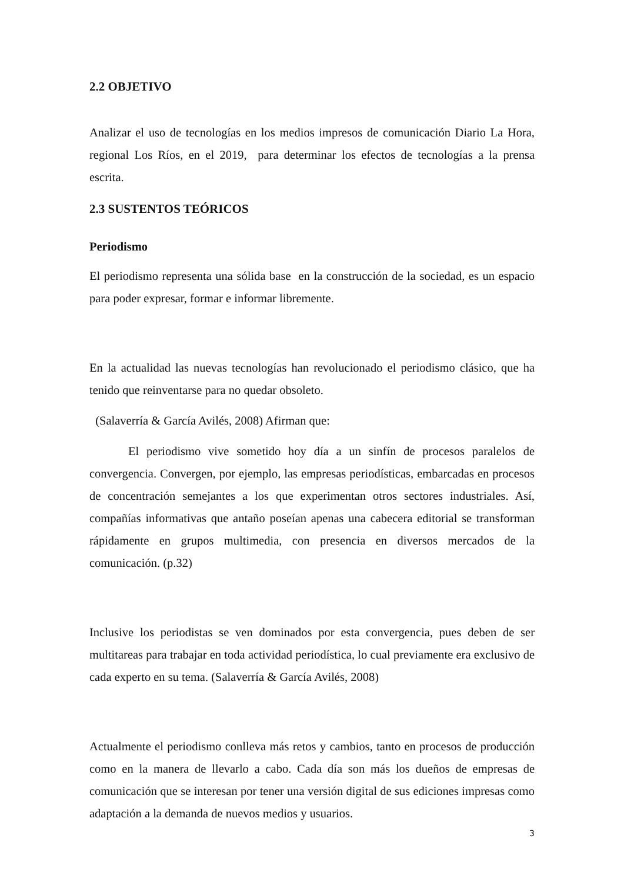2.2 OBJETIVO
Analizar el uso de tecnologías en los medios impresos de comunicación Diario La Hora, regional Los Ríos, en el 2019, para determinar los efectos de tecnologías a la prensa escrita.
2.3 SUSTENTOS TEÓRICOS
Periodismo
El periodismo representa una sólida base en la construcción de la sociedad, es un espacio para poder expresar, formar e informar libremente.
En la actualidad las nuevas tecnologías han revolucionado el periodismo clásico, que ha tenido que reinventarse para no quedar obsoleto.
(Salaverría & García Avilés, 2008) Afirman que:
El periodismo vive sometido hoy día a un sinfín de procesos paralelos de convergencia. Convergen, por ejemplo, las empresas periodísticas, embarcadas en procesos de concentración semejantes a los que experimentan otros sectores industriales. Así, compañías informativas que antaño poseían apenas una cabecera editorial se transforman rápidamente en grupos multimedia, con presencia en diversos mercados de la comunicación. (p.32)
Inclusive los periodistas se ven dominados por esta convergencia, pues deben de ser multitareas para trabajar en toda actividad periodística, lo cual previamente era exclusivo de cada experto en su tema. (Salaverría & García Avilés, 2008)
Actualmente el periodismo conlleva más retos y cambios, tanto en procesos de producción como en la manera de llevarlo a cabo. Cada día son más los dueños de empresas de comunicación que se interesan por tener una versión digital de sus ediciones impresas como adaptación a la demanda de nuevos medios y usuarios.
3